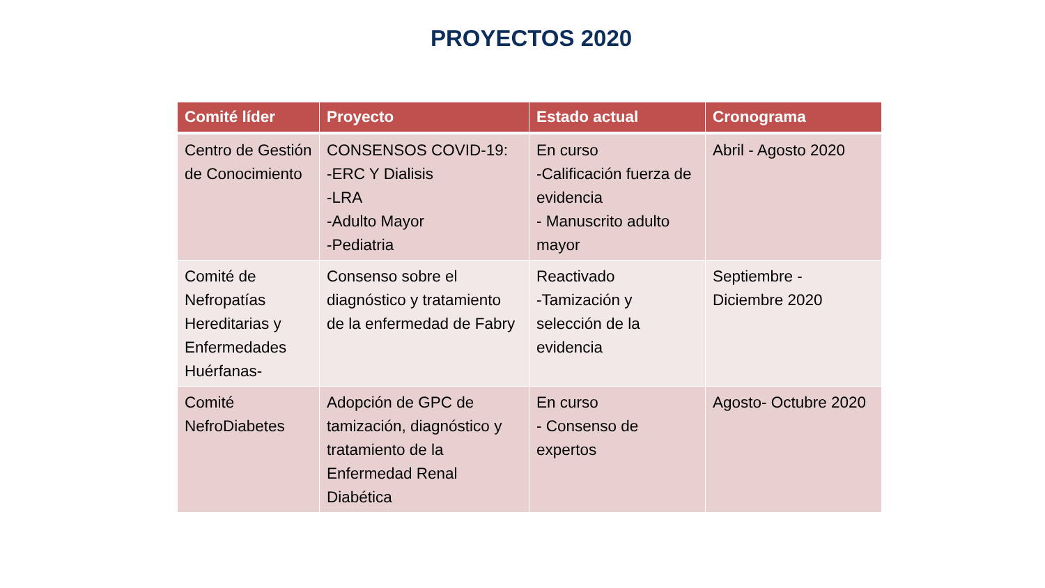PROYECTOS 2020
| Comité líder | Proyecto | Estado actual | Cronograma |
| --- | --- | --- | --- |
| Centro de Gestión de Conocimiento | CONSENSOS COVID-19: -ERC Y Dialisis -LRA -Adulto Mayor -Pediatria | En curso -Calificación fuerza de evidencia - Manuscrito adulto mayor | Abril - Agosto 2020 |
| Comité de Nefropatías Hereditarias y Enfermedades Huérfanas- | Consenso sobre el diagnóstico y tratamiento de la enfermedad de Fabry | Reactivado -Tamización y selección de la evidencia | Septiembre - Diciembre 2020 |
| Comité NefroDiabetes | Adopción de GPC de tamización, diagnóstico y tratamiento de la Enfermedad Renal Diabética | En curso - Consenso de expertos | Agosto- Octubre 2020 |